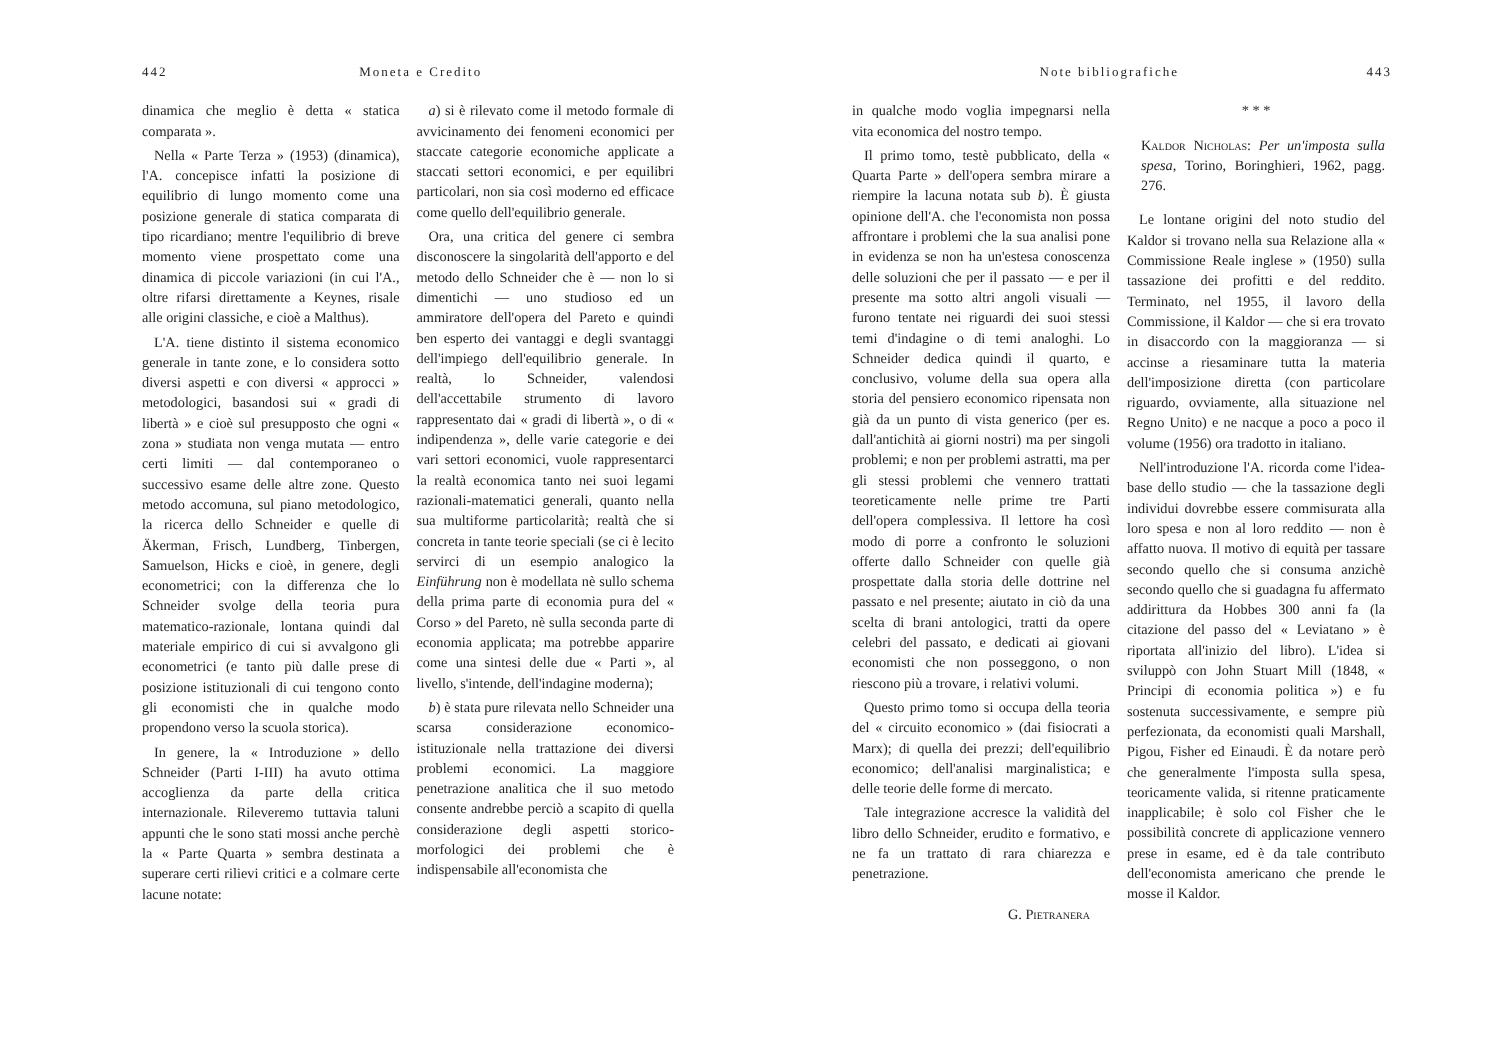442 Moneta e Credito
dinamica che meglio è detta « statica comparata ».
Nella « Parte Terza » (1953) (dinamica), l'A. concepisce infatti la posizione di equilibrio di lungo momento come una posizione generale di statica comparata di tipo ricardiano; mentre l'equilibrio di breve momento viene prospettato come una dinamica di piccole variazioni (in cui l'A., oltre rifarsi direttamente a Keynes, risale alle origini classiche, e cioè a Malthus).
L'A. tiene distinto il sistema economico generale in tante zone, e lo considera sotto diversi aspetti e con diversi « approcci » metodologici, basandosi sui « gradi di libertà » e cioè sul presupposto che ogni « zona » studiata non venga mutata — entro certi limiti — dal contemporaneo o successivo esame delle altre zone. Questo metodo accomuna, sul piano metodologico, la ricerca dello Schneider e quelle di Äkerman, Frisch, Lundberg, Tinbergen, Samuelson, Hicks e cioè, in genere, degli econometrici; con la differenza che lo Schneider svolge della teoria pura matematico-razionale, lontana quindi dal materiale empirico di cui si avvalgono gli econometrici (e tanto più dalle prese di posizione istituzionali di cui tengono conto gli economisti che in qualche modo propendono verso la scuola storica).
In genere, la « Introduzione » dello Schneider (Parti I-III) ha avuto ottima accoglienza da parte della critica internazionale. Rileveremo tuttavia taluni appunti che le sono stati mossi anche perchè la « Parte Quarta » sembra destinata a superare certi rilievi critici e a colmare certe lacune notate:
a) si è rilevato come il metodo formale di avvicinamento dei fenomeni economici per staccate categorie economiche applicate a staccati settori economici, e per equilibri particolari, non sia così moderno ed efficace come quello dell'equilibrio generale.
Ora, una critica del genere ci sembra disconoscere la singolarità dell'apporto e del metodo dello Schneider che è — non lo si dimentichi — uno studioso ed un ammiratore dell'opera del Pareto e quindi ben esperto dei vantaggi e degli svantaggi dell'impiego dell'equilibrio generale. In realtà, lo Schneider, valendosi dell'accettabile strumento di lavoro rappresentato dai « gradi di libertà », o di « indipendenza », delle varie categorie e dei vari settori economici, vuole rappresentarci la realtà economica tanto nei suoi legami razionali-matematici generali, quanto nella sua multiforme particolarità; realtà che si concreta in tante teorie speciali (se ci è lecito servirci di un esempio analogico la Einführung non è modellata nè sullo schema della prima parte di economia pura del « Corso » del Pareto, nè sulla seconda parte di economia applicata; ma potrebbe apparire come una sintesi delle due « Parti », al livello, s'intende, dell'indagine moderna);
b) è stata pure rilevata nello Schneider una scarsa considerazione economico-istituzionale nella trattazione dei diversi problemi economici. La maggiore penetrazione analitica che il suo metodo consente andrebbe perciò a scapito di quella considerazione degli aspetti storico-morfologici dei problemi che è indispensabile all'economista che
Note bibliografiche 443
in qualche modo voglia impegnarsi nella vita economica del nostro tempo.
Il primo tomo, testè pubblicato, della « Quarta Parte » dell'opera sembra mirare a riempire la lacuna notata sub b). È giusta opinione dell'A. che l'economista non possa affrontare i problemi che la sua analisi pone in evidenza se non ha un'estesa conoscenza delle soluzioni che per il passato — e per il presente ma sotto altri angoli visuali — furono tentate nei riguardi dei suoi stessi temi d'indagine o di temi analoghi. Lo Schneider dedica quindi il quarto, e conclusivo, volume della sua opera alla storia del pensiero economico ripensata non già da un punto di vista generico (per es. dall'antichità ai giorni nostri) ma per singoli problemi; e non per problemi astratti, ma per gli stessi problemi che vennero trattati teoreticamente nelle prime tre Parti dell'opera complessiva. Il lettore ha così modo di porre a confronto le soluzioni offerte dallo Schneider con quelle già prospettate dalla storia delle dottrine nel passato e nel presente; aiutato in ciò da una scelta di brani antologici, tratti da opere celebri del passato, e dedicati ai giovani economisti che non posseggono, o non riescono più a trovare, i relativi volumi.
Questo primo tomo si occupa della teoria del « circuito economico » (dai fisiocrati a Marx); di quella dei prezzi; dell'equilibrio economico; dell'analisi marginalistica; e delle teorie delle forme di mercato.
Tale integrazione accresce la validità del libro dello Schneider, erudito e formativo, e ne fa un trattato di rara chiarezza e penetrazione.
G. Pietranera
* * *
Kaldor Nicholas: Per un'imposta sulla spesa, Torino, Boringhieri, 1962, pagg. 276.
Le lontane origini del noto studio del Kaldor si trovano nella sua Relazione alla « Commissione Reale inglese » (1950) sulla tassazione dei profitti e del reddito. Terminato, nel 1955, il lavoro della Commissione, il Kaldor — che si era trovato in disaccordo con la maggioranza — si accinse a riesaminare tutta la materia dell'imposizione diretta (con particolare riguardo, ovviamente, alla situazione nel Regno Unito) e ne nacque a poco a poco il volume (1956) ora tradotto in italiano.
Nell'introduzione l'A. ricorda come l'idea-base dello studio — che la tassazione degli individui dovrebbe essere commisurata alla loro spesa e non al loro reddito — non è affatto nuova. Il motivo di equità per tassare secondo quello che si consuma anzichè secondo quello che si guadagna fu affermato addirittura da Hobbes 300 anni fa (la citazione del passo del « Leviatano » è riportata all'inizio del libro). L'idea si sviluppò con John Stuart Mill (1848, « Principi di economia politica ») e fu sostenuta successivamente, e sempre più perfezionata, da economisti quali Marshall, Pigou, Fisher ed Einaudi. È da notare però che generalmente l'imposta sulla spesa, teoricamente valida, si ritenne praticamente inapplicabile; è solo col Fisher che le possibilità concrete di applicazione vennero prese in esame, ed è da tale contributo dell'economista americano che prende le mosse il Kaldor.